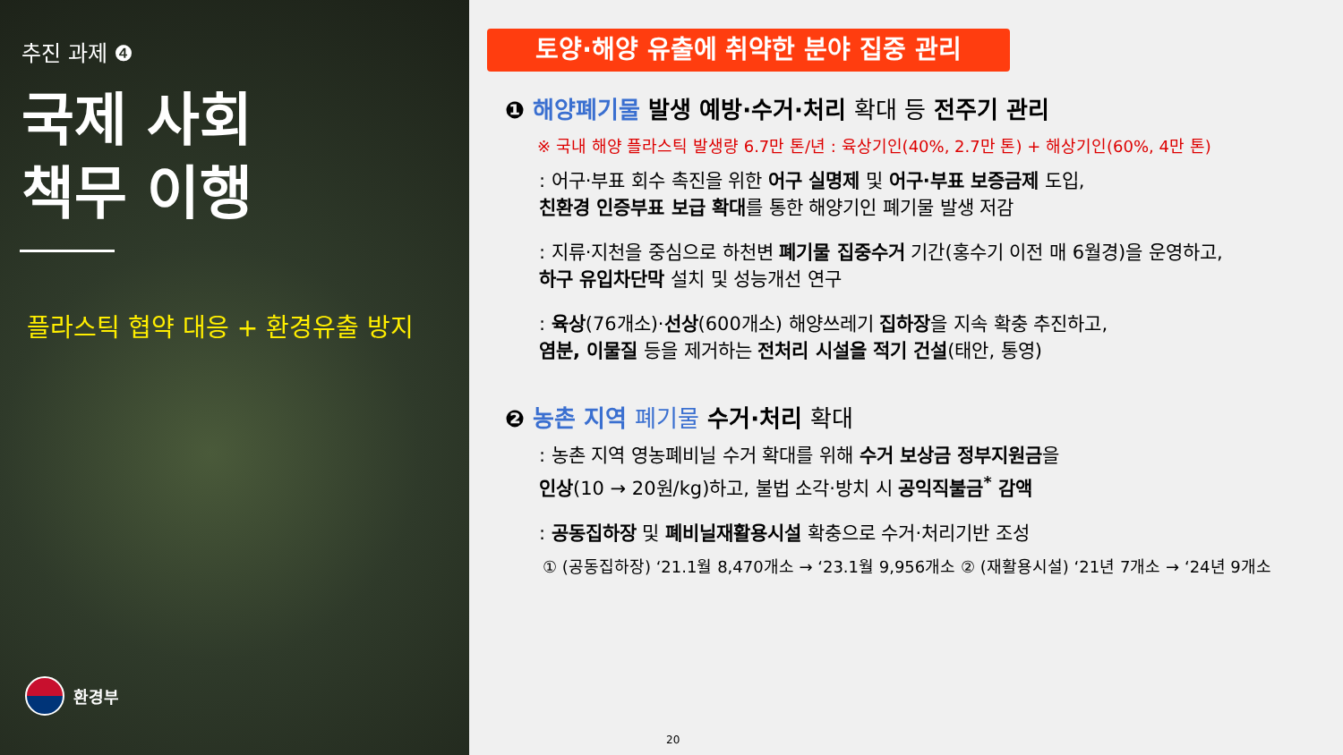추진 과제 ❹
국제 사회
책무 이행
플라스틱 협약 대응 + 환경유출 방지
환경부
토양·해양 유출에 취약한 분야 집중 관리
❶ 해양폐기물 발생 예방·수거·처리 확대 등 전주기 관리
※ 국내 해양 플라스틱 발생량 6.7만 톤/년 : 육상기인(40%, 2.7만 톤) + 해상기인(60%, 4만 톤)
: 어구·부표 회수 촉진을 위한 어구 실명제 및 어구·부표 보증금제 도입,
친환경 인증부표 보급 확대를 통한 해양기인 폐기물 발생 저감
: 지류·지천을 중심으로 하천변 폐기물 집중수거 기간(홍수기 이전 매 6월경)을 운영하고,
하구 유입차단막 설치 및 성능개선 연구
: 육상(76개소)·선상(600개소) 해양쓰레기 집하장을 지속 확충 추진하고,
염분, 이물질 등을 제거하는 전처리 시설을 적기 건설(태안, 통영)
❷ 농촌 지역 폐기물 수거·처리 확대
: 농촌 지역 영농폐비닐 수거 확대를 위해 수거 보상금 정부지원금을
인상(10 → 20원/kg)하고, 불법 소각·방치 시 공익직불금<sup>*</sup> 감액
: 공동집하장 및 폐비닐재활용시설 확충으로 수거·처리기반 조성
① (공동집하장) ‘21.1월 8,470개소 → ‘23.1월 9,956개소 ② (재활용시설) ‘21년 7개소 → ‘24년 9개소
20